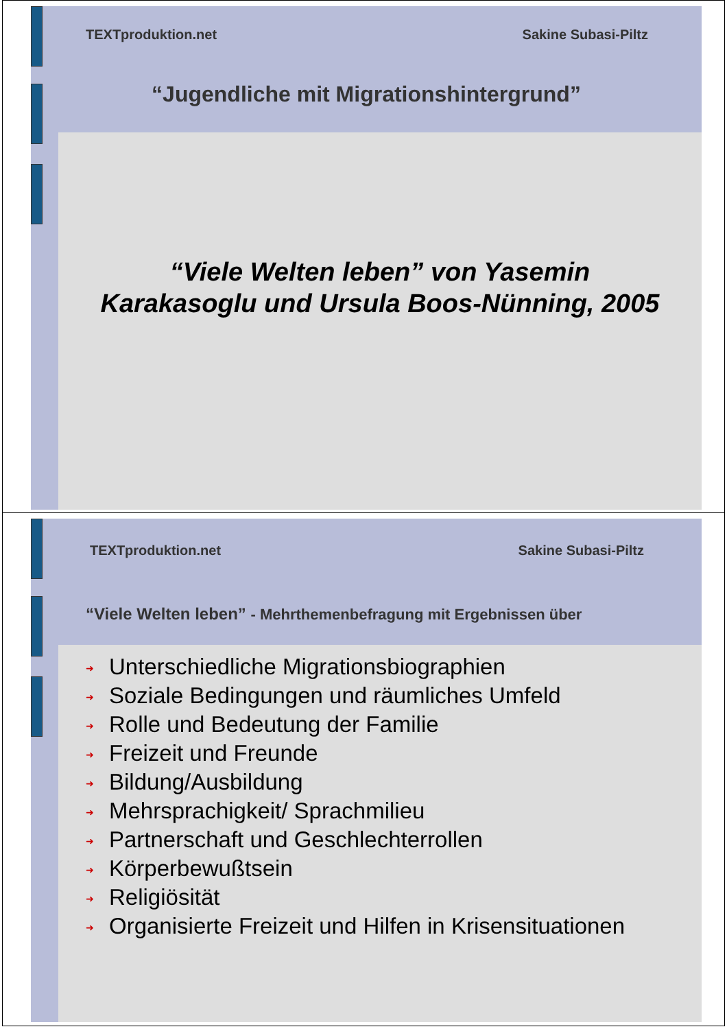TEXTproduktion.net Sakine Subasi-Piltz
“Jugendliche mit Migrationshintergrund”
“Viele Welten leben” von Yasemin Karakasoglu und Ursula Boos-Nünning, 2005
TEXTproduktion.net Sakine Subasi-Piltz
“Viele Welten leben” - Mehrthemenbefragung mit Ergebnissen über
➜ Unterschiedliche Migrationsbiographien
➜ Soziale Bedingungen und räumliches Umfeld
➜ Rolle und Bedeutung der Familie
➜ Freizeit und Freunde
➜ Bildung/Ausbildung
➜ Mehrsprachigkeit/ Sprachmilieu
➜ Partnerschaft und Geschlechterrollen
➜ Körperbewußtsein
➜ Religiösität
➜ Organisierte Freizeit und Hilfen in Krisensituationen